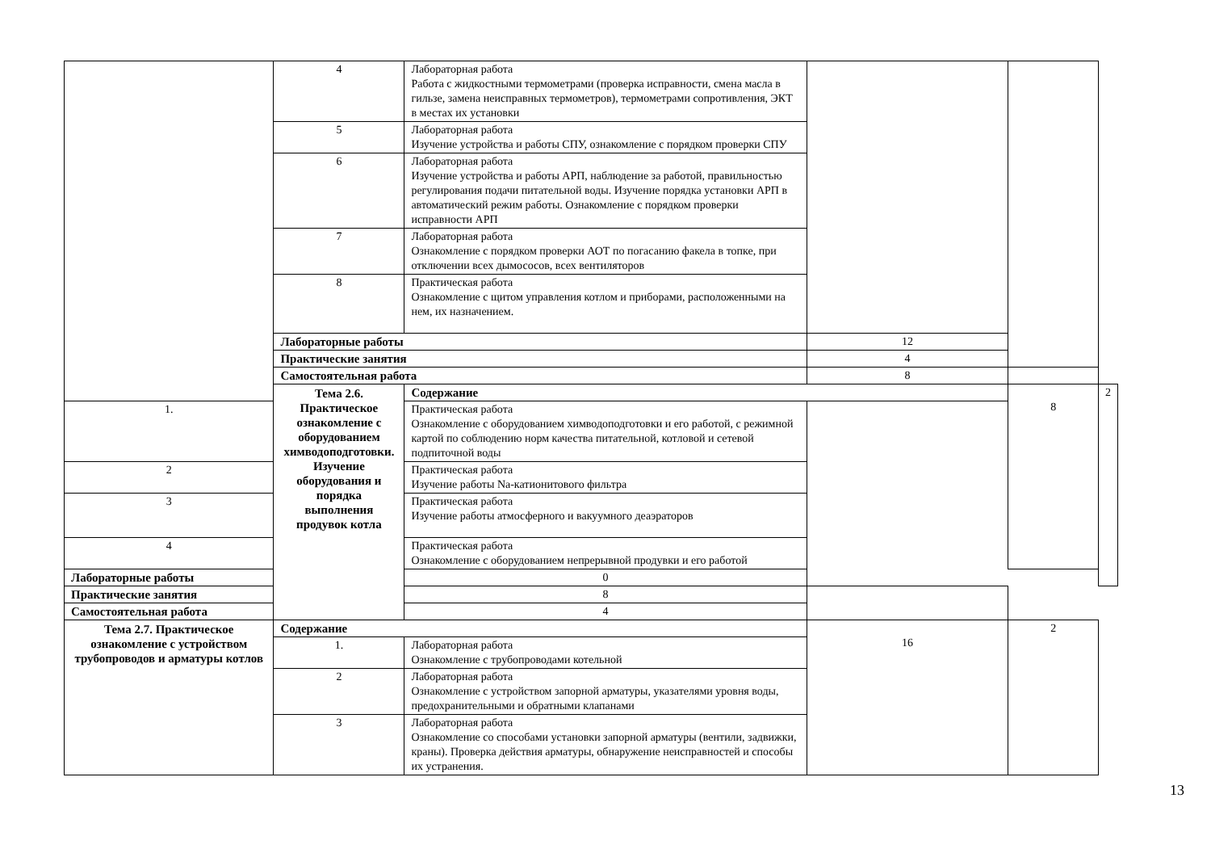| | 4 | Лабораторная работа Работа с жидкостными термометрами (проверка исправности, смена масла в гильзе, замена неисправных термометров), термометрами сопротивления, ЭКТ в местах их установки | | | |
| | 5 | Лабораторная работа Изучение устройства и работы СПУ, ознакомление с порядком проверки СПУ | | | |
| | 6 | Лабораторная работа Изучение устройства и работы АРП, наблюдение за работой, правильностью регулирования подачи питательной воды. Изучение порядка установки АРП в автоматический режим работы. Ознакомление с порядком проверки исправности АРП | | | |
| | 7 | Лабораторная работа Ознакомление с порядком проверки АОТ по погасанию факела в топке, при отключении всех дымососов, всех вентиляторов | | | |
| | 8 | Практическая работа Ознакомление с щитом управления котлом и приборами, расположенными на нем, их назначением. | | | |
| | Лабораторные работы | | 12 | | |
| | Практические занятия | | 4 | | |
| | Самостоятельная работа | | 8 | | |
| | Тема 2.6. Практическое ознакомление с оборудованием химводоподготовки. Изучение оборудования и порядка выполнения продувок котла | Содержание | | 8 | 2 |
| 1. | | Практическая работа Ознакомление с оборудованием химводоподготовки и его работой, с режимной картой по соблюдению норм качества питательной, котловой и сетевой подпиточной воды | | | |
| 2 | | Практическая работа Изучение работы Na-катионитового фильтра | | | |
| 3 | | Практическая работа Изучение работы атмосферного и вакуумного деаэраторов | | | |
| 4 | | Практическая работа Ознакомление с оборудованием непрерывной продувки и его работой | | | |
| Лабораторные работы | | 0 | | | |
| Практические занятия | | 8 | | | |
| Самостоятельная работа | | 4 | | | |
| Тема 2.7. Практическое ознакомление с устройством трубопроводов и арматуры котлов | Содержание | | 16 | 2 | |
| | 1. | Лабораторная работа Ознакомление с трубопроводами котельной | | | |
| | 2 | Лабораторная работа Ознакомление с устройством запорной арматуры, указателями уровня воды, предохранительными и обратными клапанами | | | |
| | 3 | Лабораторная работа Ознакомление со способами установки запорной арматуры (вентили, задвижки, краны). Проверка действия арматуры, обнаружение неисправностей и способы их устранения. | | | |
13